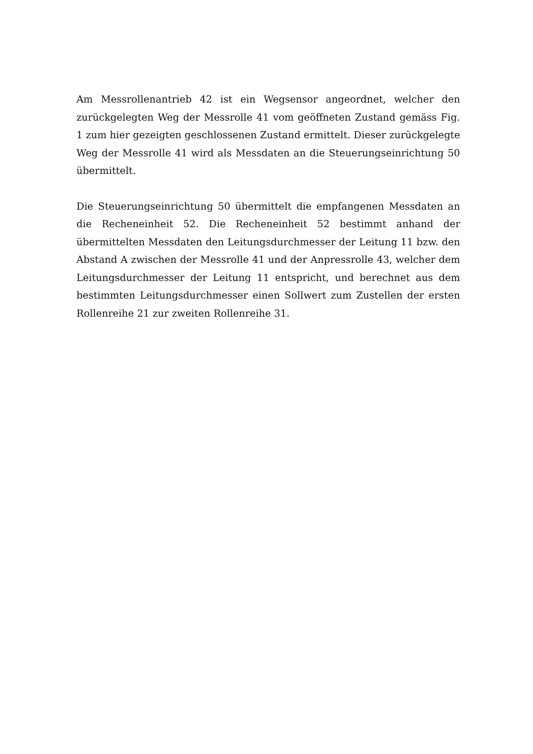Am Messrollenantrieb 42 ist ein Wegsensor angeordnet, welcher den zurückgelegten Weg der Messrolle 41 vom geöffneten Zustand gemäss Fig. 1 zum hier gezeigten geschlossenen Zustand ermittelt. Dieser zurückgelegte Weg der Messrolle 41 wird als Messdaten an die Steuerungseinrichtung 50 übermittelt.
Die Steuerungseinrichtung 50 übermittelt die empfangenen Messdaten an die Recheneinheit 52. Die Recheneinheit 52 bestimmt anhand der übermittelten Messdaten den Leitungsdurchmesser der Leitung 11 bzw. den Abstand A zwischen der Messrolle 41 und der Anpressrolle 43, welcher dem Leitungsdurchmesser der Leitung 11 entspricht, und berechnet aus dem bestimmten Leitungsdurchmesser einen Sollwert zum Zustellen der ersten Rollenreihe 21 zur zweiten Rollenreihe 31.